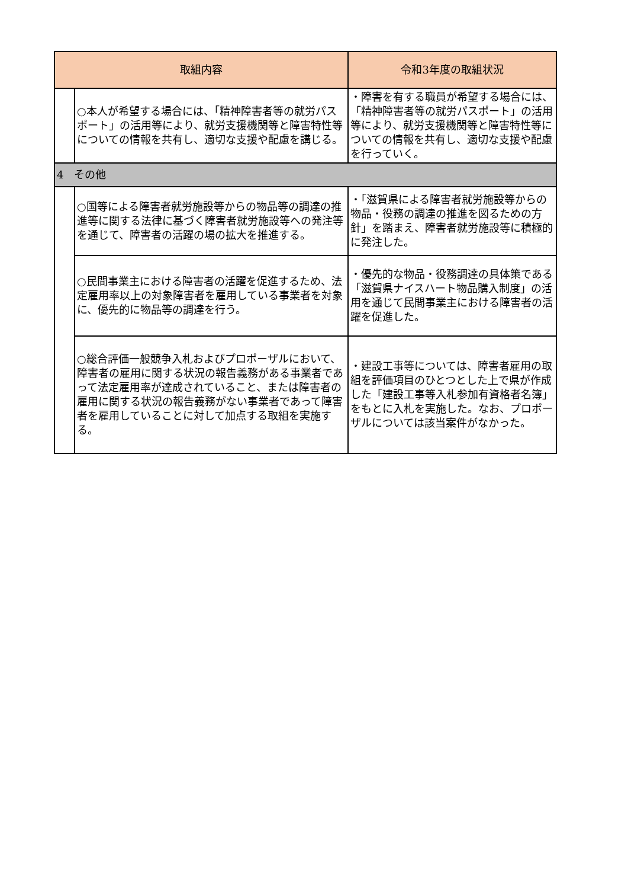| 取組内容 | | 令和3年度の取組状況 |
| --- | --- | --- |
| | ○本人が希望する場合には、「精神障害者等の就労パスポート」の活用等により、就労支援機関等と障害特性等についての情報を共有し、適切な支援や配慮を講じる。 | ・障害を有する職員が希望する場合には、「精神障害者等の就労パスポート」の活用等により、就労支援機関等と障害特性等についての情報を共有し、適切な支援や配慮を行っていく。 |
| 4 その他 | | |
| | ○国等による障害者就労施設等からの物品等の調達の推進等に関する法律に基づく障害者就労施設等への発注等を通じて、障害者の活躍の場の拡大を推進する。 | ・「滋賀県による障害者就労施設等からの物品・役務の調達の推進を図るための方針」を踏まえ、障害者就労施設等に積極的に発注した。 |
| | ○民間事業主における障害者の活躍を促進するため、法定雇用率以上の対象障害者を雇用している事業者を対象に、優先的に物品等の調達を行う。 | ・優先的な物品・役務調達の具体策である「滋賀県ナイスハート物品購入制度」の活用を通じて民間事業主における障害者の活躍を促進した。 |
| | ○総合評価一般競争入札およびプロポーザルにおいて、障害者の雇用に関する状況の報告義務がある事業者であって法定雇用率が達成されていること、または障害者の雇用に関する状況の報告義務がない事業者であって障害者を雇用していることに対して加点する取組を実施する。 | ・建設工事等については、障害者雇用の取組を評価項目のひとつとした上で県が作成した「建設工事等入札参加有資格者名簿」をもとに入札を実施した。なお、プロポーザルについては該当案件がなかった。 |